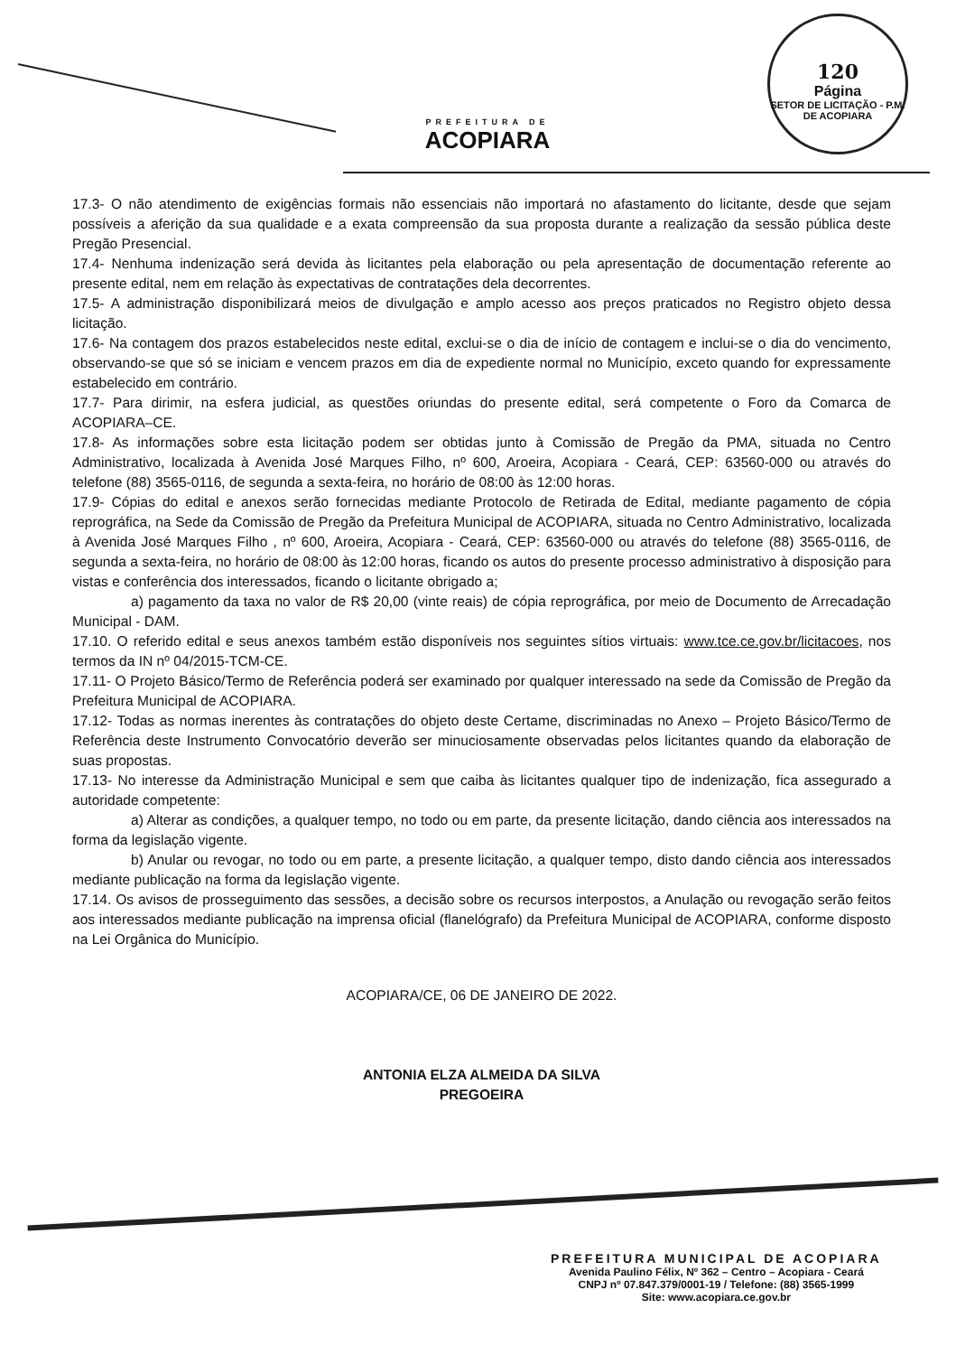PREFEITURA DE
ACOPIARA
120
Página
SETOR DE LICITAÇÃO - P.M. DE ACOPIARA
17.3- O não atendimento de exigências formais não essenciais não importará no afastamento do licitante, desde que sejam possíveis a aferição da sua qualidade e a exata compreensão da sua proposta durante a realização da sessão pública deste Pregão Presencial.
17.4- Nenhuma indenização será devida às licitantes pela elaboração ou pela apresentação de documentação referente ao presente edital, nem em relação às expectativas de contratações dela decorrentes.
17.5- A administração disponibilizará meios de divulgação e amplo acesso aos preços praticados no Registro objeto dessa licitação.
17.6- Na contagem dos prazos estabelecidos neste edital, exclui-se o dia de início de contagem e inclui-se o dia do vencimento, observando-se que só se iniciam e vencem prazos em dia de expediente normal no Município, exceto quando for expressamente estabelecido em contrário.
17.7- Para dirimir, na esfera judicial, as questões oriundas do presente edital, será competente o Foro da Comarca de ACOPIARA–CE.
17.8- As informações sobre esta licitação podem ser obtidas junto à Comissão de Pregão da PMA, situada no Centro Administrativo, localizada à Avenida José Marques Filho, nº 600, Aroeira, Acopiara - Ceará, CEP: 63560-000 ou através do telefone (88) 3565-0116, de segunda a sexta-feira, no horário de 08:00 às 12:00 horas.
17.9- Cópias do edital e anexos serão fornecidas mediante Protocolo de Retirada de Edital, mediante pagamento de cópia reprográfica, na Sede da Comissão de Pregão da Prefeitura Municipal de ACOPIARA, situada no Centro Administrativo, localizada à Avenida José Marques Filho , nº 600, Aroeira, Acopiara - Ceará, CEP: 63560-000 ou através do telefone (88) 3565-0116, de segunda a sexta-feira, no horário de 08:00 às 12:00 horas, ficando os autos do presente processo administrativo à disposição para vistas e conferência dos interessados, ficando o licitante obrigado a;
a) pagamento da taxa no valor de R$ 20,00 (vinte reais) de cópia reprográfica, por meio de Documento de Arrecadação Municipal - DAM.
17.10. O referido edital e seus anexos também estão disponíveis nos seguintes sítios virtuais: www.tce.ce.gov.br/licitacoes, nos termos da IN nº 04/2015-TCM-CE.
17.11- O Projeto Básico/Termo de Referência poderá ser examinado por qualquer interessado na sede da Comissão de Pregão da Prefeitura Municipal de ACOPIARA.
17.12- Todas as normas inerentes às contratações do objeto deste Certame, discriminadas no Anexo – Projeto Básico/Termo de Referência deste Instrumento Convocatório deverão ser minuciosamente observadas pelos licitantes quando da elaboração de suas propostas.
17.13- No interesse da Administração Municipal e sem que caiba às licitantes qualquer tipo de indenização, fica assegurado a autoridade competente:
a) Alterar as condições, a qualquer tempo, no todo ou em parte, da presente licitação, dando ciência aos interessados na forma da legislação vigente.
b) Anular ou revogar, no todo ou em parte, a presente licitação, a qualquer tempo, disto dando ciência aos interessados mediante publicação na forma da legislação vigente.
17.14. Os avisos de prosseguimento das sessões, a decisão sobre os recursos interpostos, a Anulação ou revogação serão feitos aos interessados mediante publicação na imprensa oficial (flanelógrafo) da Prefeitura Municipal de ACOPIARA, conforme disposto na Lei Orgânica do Município.
ACOPIARA/CE, 06 DE JANEIRO DE 2022.
ANTONIA ELZA ALMEIDA DA SILVA
PREGOEIRA
PREFEITURA MUNICIPAL DE ACOPIARA
Avenida Paulino Félix, Nº 362 – Centro – Acopiara - Ceará
CNPJ nº 07.847.379/0001-19 / Telefone: (88) 3565-1999
Site: www.acopiara.ce.gov.br